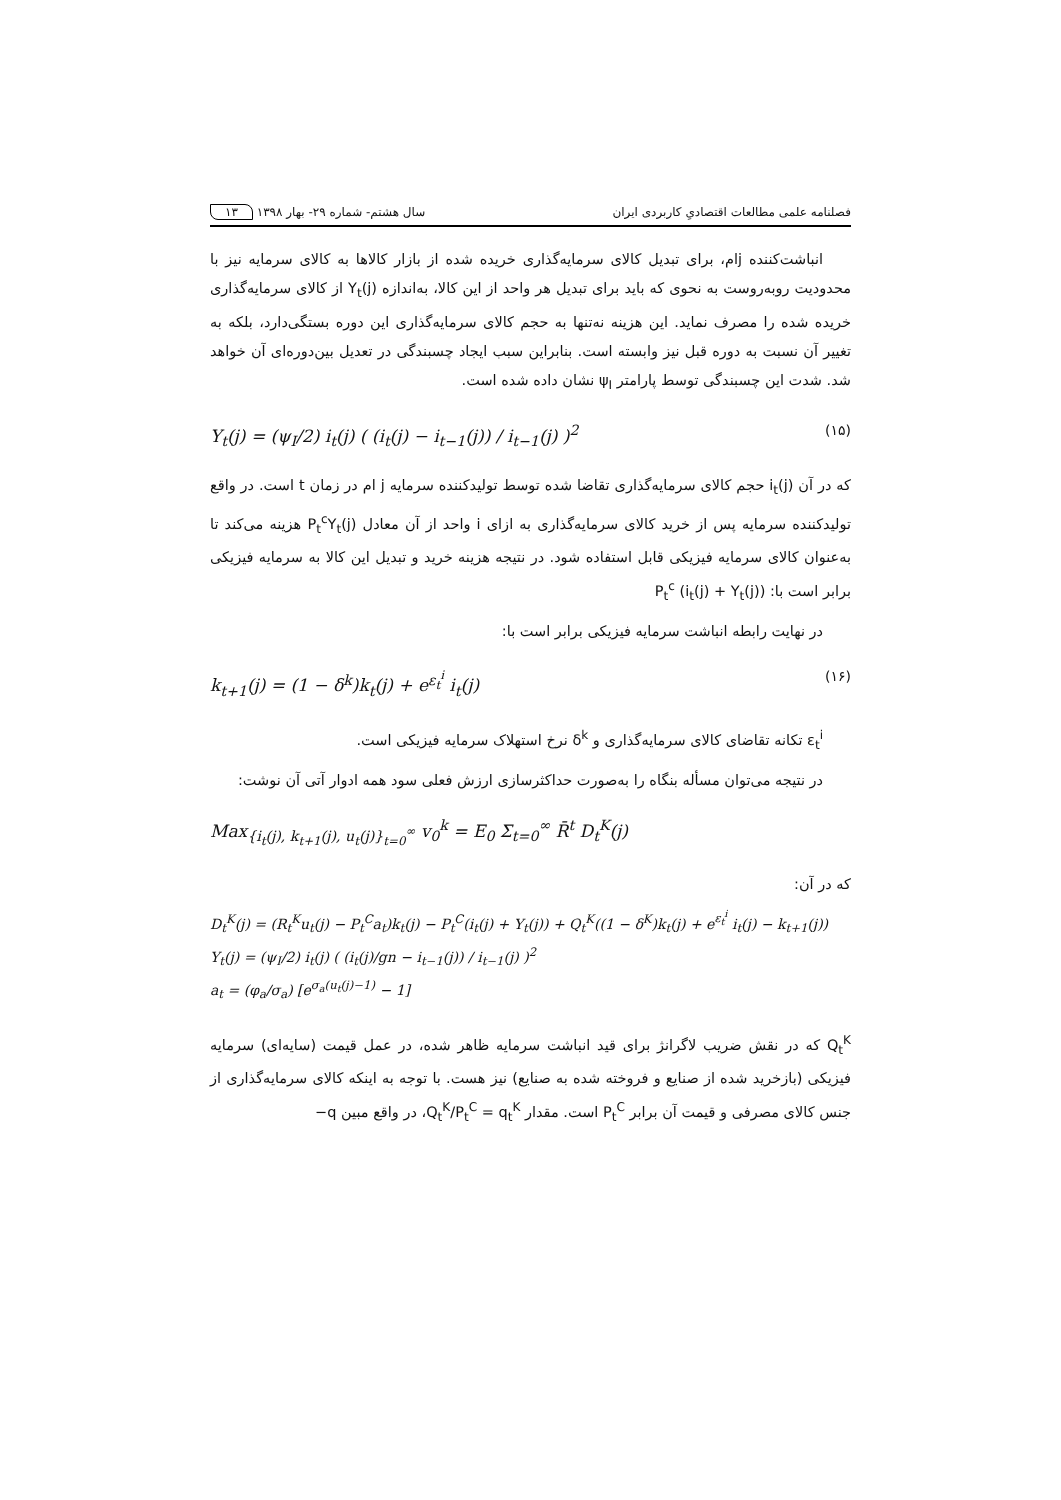فصلنامه علمی مطالعات اقتصادیِ کاربردی ایران سال هشتم- شماره ۲۹- بهار ۱۳۹۸ ۱۳
انباشت‌کننده jام، برای تبدیل کالای سرمایه‌گذاری خریده شده از بازار کالاها به کالای سرمایه نیز با محدودیت روبه‌روست به نحوی که باید برای تبدیل هر واحد از این کالا، به‌اندازه Υ<sub>t</sub>(j) از کالای سرمایه‌گذاری خریده شده را مصرف نماید. این هزینه نه‌تنها به حجم کالای سرمایه‌گذاری این دوره بستگی‌دارد، بلکه به تغییر آن نسبت به دوره قبل نیز وابسته است. بنابراین سبب ایجاد چسبندگی در تعدیل بین‌دوره‌ای آن خواهد شد. شدت این چسبندگی توسط پارامتر ψ<sub>I</sub> نشان داده شده است.
Υ<sub>t</sub>(j) = (ψ<sub>I</sub>/2) i<sub>t</sub>(j) ( (i<sub>t</sub>(j) − i<sub>t−1</sub>(j)) / i<sub>t−1</sub>(j) )<sup>2</sup> (۱۵)
که در آن i<sub>t</sub>(j) حجم کالای سرمایه‌گذاری تقاضا شده توسط تولیدکننده سرمایه j ام در زمان t است. در واقع تولیدکننده سرمایه پس از خرید کالای سرمایه‌گذاری به ازای i واحد از آن معادل P<sub>t</sub><sup>c</sup>Υ<sub>t</sub>(j) هزینه می‌کند تا به‌عنوان کالای سرمایه فیزیکی قابل استفاده شود. در نتیجه هزینه خرید و تبدیل این کالا به سرمایه فیزیکی برابر است با: P<sub>t</sub><sup>c</sup> (i<sub>t</sub>(j) + Υ<sub>t</sub>(j))
در نهایت رابطه انباشت سرمایه فیزیکی برابر است با:
k<sub>t+1</sub>(j) = (1 − δ<sup>k</sup>)k<sub>t</sub>(j) + e<sup>ε<sub>t</sub><sup>i</sup></sup> i<sub>t</sub>(j) (۱۶)
ε<sub>t</sub><sup>i</sup> تکانه تقاضای کالای سرمایه‌گذاری و δ<sup>k</sup> نرخ استهلاک سرمایه فیزیکی است.
در نتیجه می‌توان مسأله بنگاه را به‌صورت حداکثرسازی ارزش فعلی سود همه ادوار آتی آن نوشت:
Max<sub>{i<sub>t</sub>(j), k<sub>t+1</sub>(j), u<sub>t</sub>(j)}<sub>t=0</sub><sup>∞</sup></sub> v<sub>0</sub><sup>k</sup> = E<sub>0</sub> Σ<sub>t=0</sub><sup>∞</sup> R̄<sup>t</sup> D<sub>t</sub><sup>K</sup>(j)
که در آن:
D<sub>t</sub><sup>K</sup>(j) = (R<sub>t</sub><sup>K</sup>u<sub>t</sub>(j) − P<sub>t</sub><sup>C</sup>a<sub>t</sub>)k<sub>t</sub>(j) − P<sub>t</sub><sup>C</sup>(i<sub>t</sub>(j) + Υ<sub>t</sub>(j)) + Q<sub>t</sub><sup>K</sup>((1 − δ<sup>K</sup>)k<sub>t</sub>(j) + e<sup>ε<sub>t</sub><sup>i</sup></sup> i<sub>t</sub>(j) − k<sub>t+1</sub>(j))
Υ<sub>t</sub>(j) = (ψ<sub>I</sub>/2) i<sub>t</sub>(j) ( (i<sub>t</sub>(j)/gn − i<sub>t−1</sub>(j)) / i<sub>t−1</sub>(j) )<sup>2</sup>
a<sub>t</sub> = (φ<sub>a</sub>/σ<sub>a</sub>) [e<sup>σ<sub>a</sub>(u<sub>t</sub>(j)−1)</sup> − 1]
Q<sub>t</sub><sup>K</sup> که در نقش ضریب لاگرانژ برای قید انباشت سرمایه ظاهر شده، در عمل قیمت (سایه‌ای) سرمایه فیزیکی (بازخرید شده از صنایع و فروخته شده به صنایع) نیز هست. با توجه به اینکه کالای سرمایه‌گذاری از جنس کالای مصرفی و قیمت آن برابر P<sub>t</sub><sup>C</sup> است. مقدار Q<sub>t</sub><sup>K</sup>/P<sub>t</sub><sup>C</sup> = q<sub>t</sub><sup>K</sup>، در واقع مبین q−